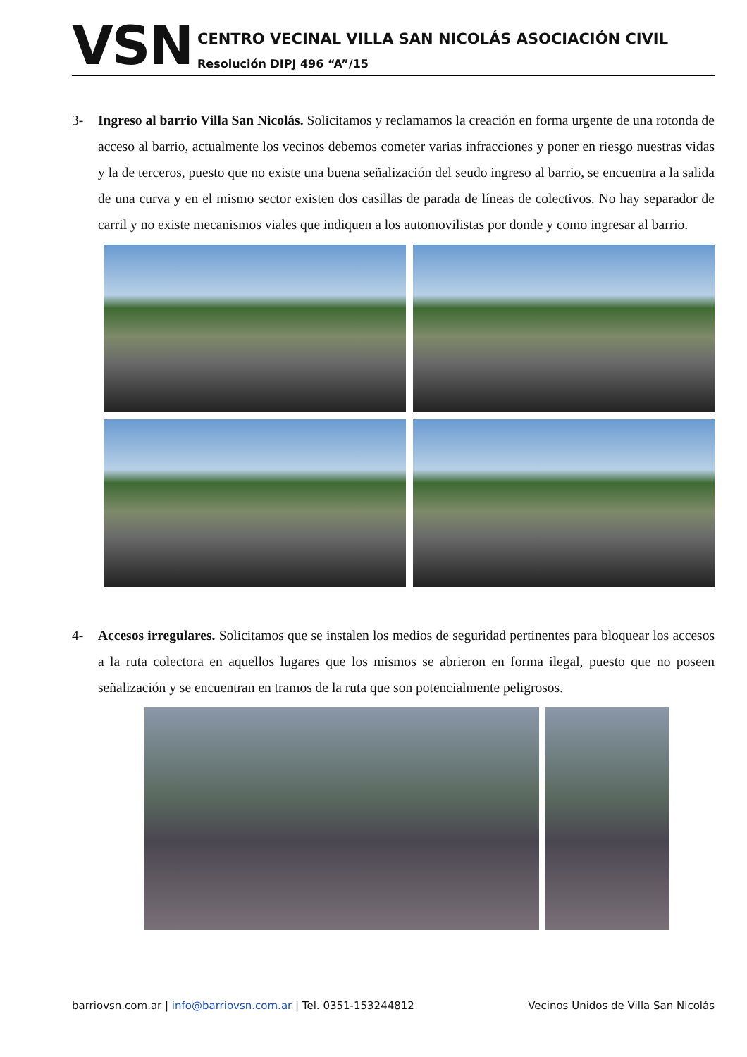VSN
CENTRO VECINAL VILLA SAN NICOLÁS ASOCIACIÓN CIVIL
Resolución DIPJ 496 “A”/15
3- Ingreso al barrio Villa San Nicolás. Solicitamos y reclamamos la creación en forma urgente de una rotonda de acceso al barrio, actualmente los vecinos debemos cometer varias infracciones y poner en riesgo nuestras vidas y la de terceros, puesto que no existe una buena señalización del seudo ingreso al barrio, se encuentra a la salida de una curva y en el mismo sector existen dos casillas de parada de líneas de colectivos. No hay separador de carril y no existe mecanismos viales que indiquen a los automovilistas por donde y como ingresar al barrio.
4- Accesos irregulares. Solicitamos que se instalen los medios de seguridad pertinentes para bloquear los accesos a la ruta colectora en aquellos lugares que los mismos se abrieron en forma ilegal, puesto que no poseen señalización y se encuentran en tramos de la ruta que son potencialmente peligrosos.
barriovsn.com.ar | info@barriovsn.com.ar | Tel. 0351-153244812
Vecinos Unidos de Villa San Nicolás